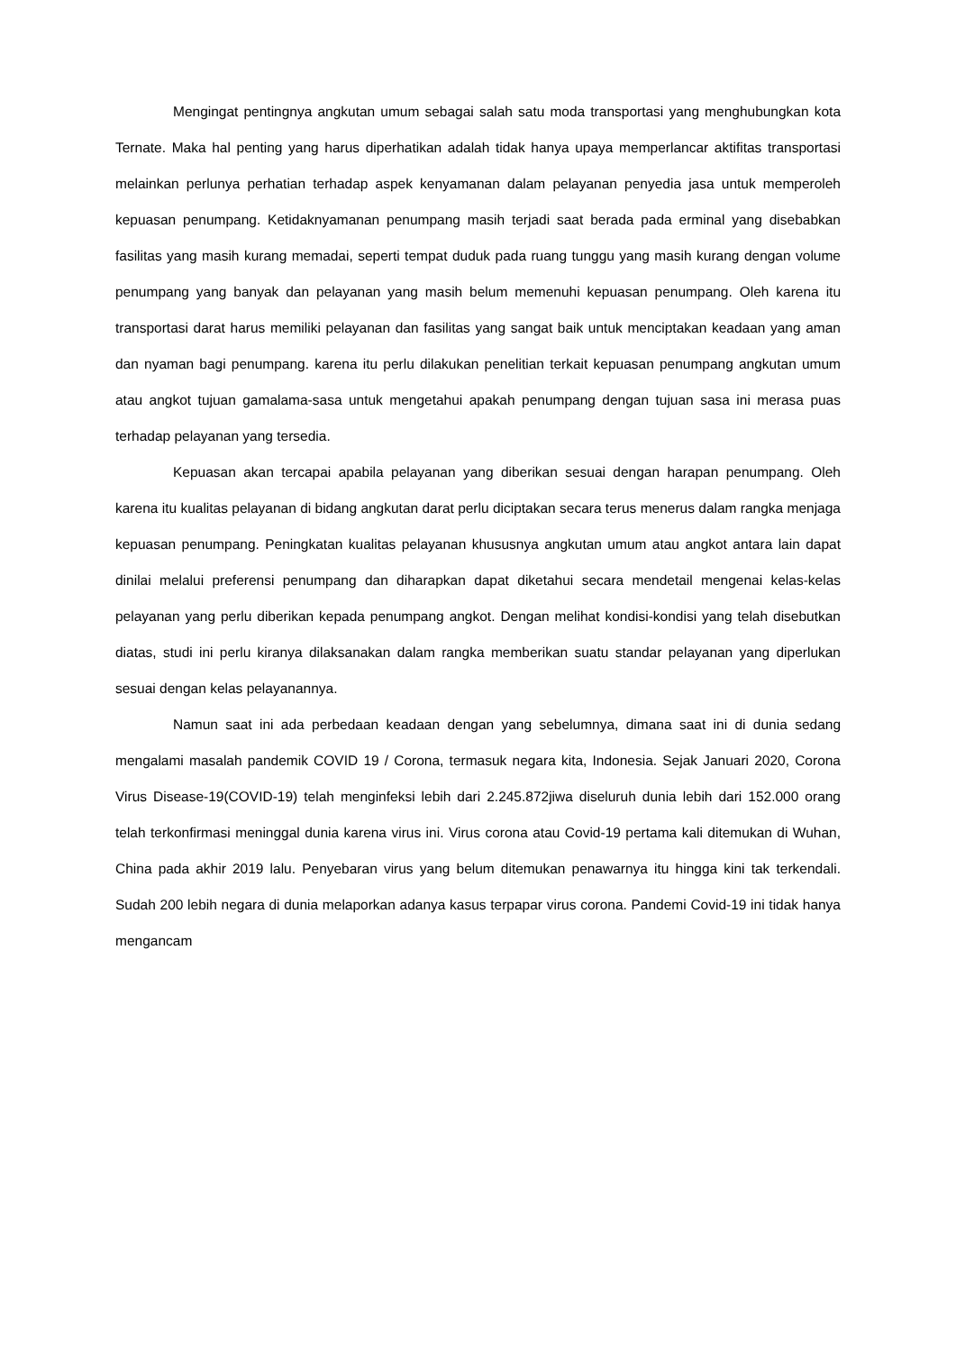Mengingat pentingnya angkutan umum sebagai salah satu moda transportasi yang menghubungkan kota Ternate. Maka hal penting yang harus diperhatikan adalah tidak hanya upaya memperlancar aktifitas transportasi melainkan perlunya perhatian terhadap aspek kenyamanan dalam pelayanan penyedia jasa untuk memperoleh kepuasan penumpang. Ketidaknyamanan penumpang masih terjadi saat berada pada erminal yang disebabkan fasilitas yang masih kurang memadai, seperti tempat duduk pada ruang tunggu yang masih kurang dengan volume penumpang yang banyak dan pelayanan yang masih belum memenuhi kepuasan penumpang. Oleh karena itu transportasi darat harus memiliki pelayanan dan fasilitas yang sangat baik untuk menciptakan keadaan yang aman dan nyaman bagi penumpang. karena itu perlu dilakukan penelitian terkait kepuasan penumpang angkutan umum atau angkot tujuan gamalama-sasa untuk mengetahui apakah penumpang dengan tujuan sasa ini merasa puas terhadap pelayanan yang tersedia.
Kepuasan akan tercapai apabila pelayanan yang diberikan sesuai dengan harapan penumpang. Oleh karena itu kualitas pelayanan di bidang angkutan darat perlu diciptakan secara terus menerus dalam rangka menjaga kepuasan penumpang. Peningkatan kualitas pelayanan khususnya angkutan umum atau angkot antara lain dapat dinilai melalui preferensi penumpang dan diharapkan dapat diketahui secara mendetail mengenai kelas-kelas pelayanan yang perlu diberikan kepada penumpang angkot. Dengan melihat kondisi-kondisi yang telah disebutkan diatas, studi ini perlu kiranya dilaksanakan dalam rangka memberikan suatu standar pelayanan yang diperlukan sesuai dengan kelas pelayanannya.
Namun saat ini ada perbedaan keadaan dengan yang sebelumnya, dimana saat ini di dunia sedang mengalami masalah pandemik COVID 19 / Corona, termasuk negara kita, Indonesia. Sejak Januari 2020, Corona Virus Disease-19(COVID-19) telah menginfeksi lebih dari 2.245.872jiwa diseluruh dunia lebih dari 152.000 orang telah terkonfirmasi meninggal dunia karena virus ini. Virus corona atau Covid-19 pertama kali ditemukan di Wuhan, China pada akhir 2019 lalu. Penyebaran virus yang belum ditemukan penawarnya itu hingga kini tak terkendali. Sudah 200 lebih negara di dunia melaporkan adanya kasus terpapar virus corona. Pandemi Covid-19 ini tidak hanya mengancam